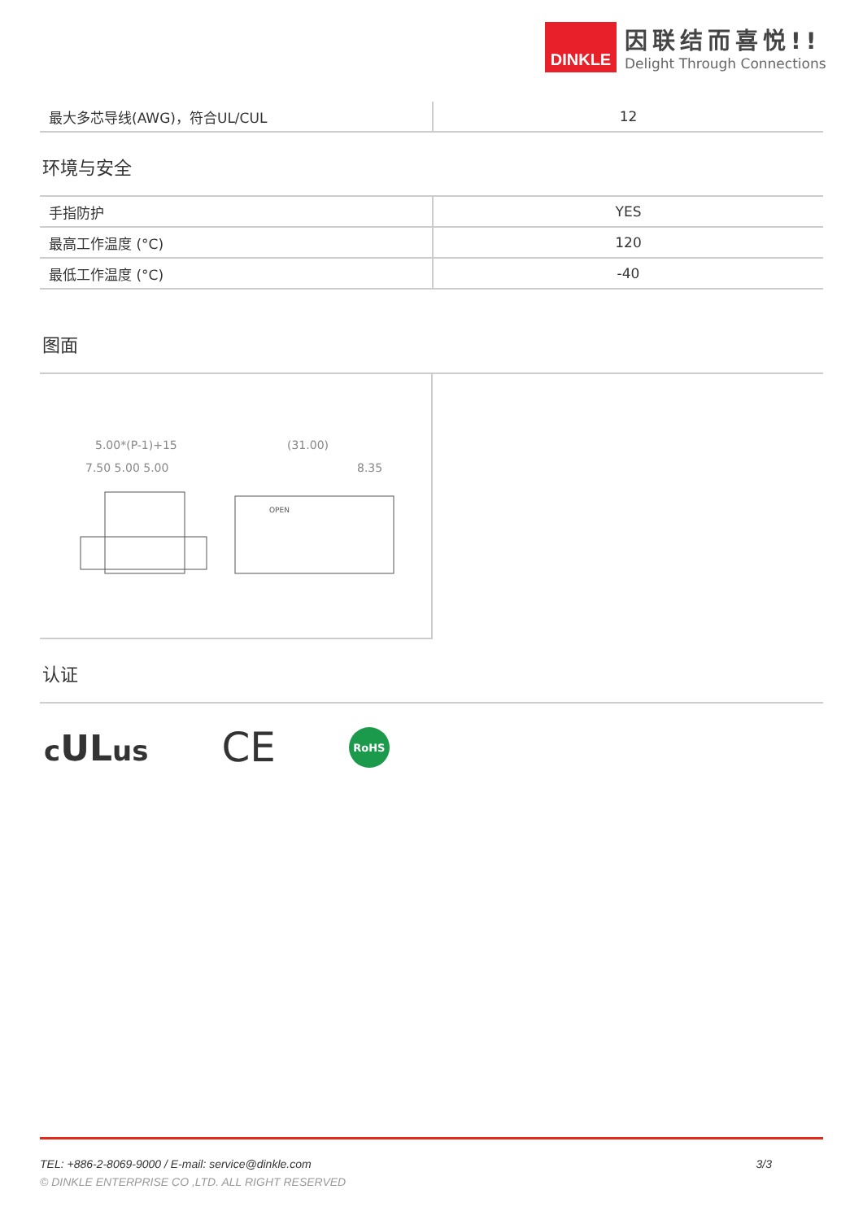DINKLE
因联结而喜悦!!
Delight Through Connections
| 最大多芯导线(AWG)，符合UL/CUL | 12 |
环境与安全
| 手指防护 | YES |
| 最高工作温度 (°C) | 120 |
| 最低工作温度 (°C) | -40 |
图面
5.00*(P-1)+15
(31.00)
7.50 5.00 5.00
8.35
OPEN
认证
cULus CE RoHS
TEL: +886-2-8069-9000 / E-mail: service@dinkle.com 3/3
© DINKLE ENTERPRISE CO ,LTD. ALL RIGHT RESERVED